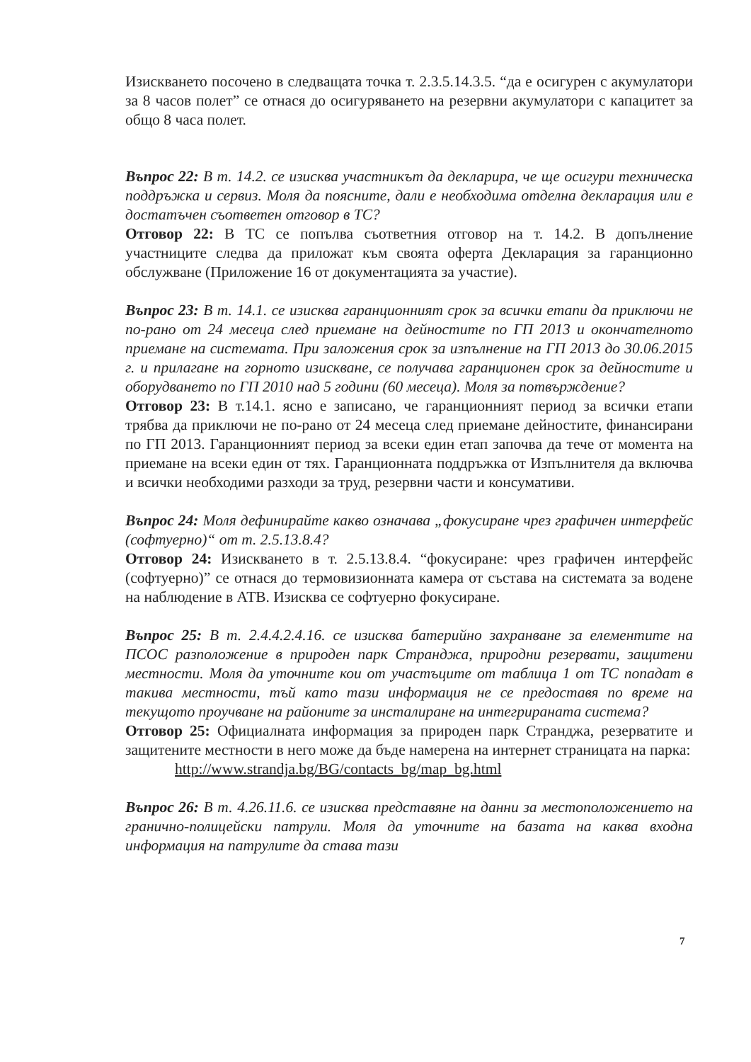Изискването посочено в следващата точка т. 2.3.5.14.3.5. “да е осигурен с акумулатори за 8 часов полет” се отнася до осигуряването на резервни акумулатори с капацитет за общо 8 часа полет.
Въпрос 22: В т. 14.2. се изисква участникът да декларира, че ще осигури техническа поддръжка и сервиз. Моля да поясните, дали е необходима отделна декларация или е достатъчен съответен отговор в ТС?
Отговор 22: В ТС се попълва съответния отговор на т. 14.2. В допълнение участниците следва да приложат към своята оферта Декларация за гаранционно обслужване (Приложение 16 от документацията за участие).
Въпрос 23: В т. 14.1. се изисква гаранционният срок за всички етапи да приключи не по-рано от 24 месеца след приемане на дейностите по ГП 2013 и окончателното приемане на системата. При заложения срок за изпълнение на ГП 2013 до 30.06.2015 г. и прилагане на горното изискване, се получава гаранционен срок за дейностите и оборудването по ГП 2010 над 5 години (60 месеца). Моля за потвърждение?
Отговор 23: В т.14.1. ясно е записано, че гаранционният период за всички етапи трябва да приключи не по-рано от 24 месеца след приемане дейностите, финансирани по ГП 2013. Гаранционният период за всеки един етап започва да тече от момента на приемане на всеки един от тях. Гаранционната поддръжка от Изпълнителя да включва и всички необходими разходи за труд, резервни части и консумативи.
Въпрос 24: Моля дефинирайте какво означава „фокусиране чрез графичен интерфейс (софтуерно)“ от т. 2.5.13.8.4?
Отговор 24: Изискването в т. 2.5.13.8.4. “фокусиране: чрез графичен интерфейс (софтуерно)” се отнася до термовизионната камера от състава на системата за водене на наблюдение в АТВ. Изисква се софтуерно фокусиране.
Въпрос 25: В т. 2.4.4.2.4.16. се изисква батерийно захранване за елементите на ПСОС разположение в природен парк Странджа, природни резервати, защитени местности. Моля да уточните кои от участъците от таблица 1 от ТС попадат в такива местности, тъй като тази информация не се предоставя по време на текущото проучване на районите за инсталиране на интегрираната система?
Отговор 25: Официалната информация за природен парк Странджа, резерватите и защитените местности в него може да бъде намерена на интернет страницата на парка:
http://www.strandja.bg/BG/contacts_bg/map_bg.html
Въпрос 26: В т. 4.26.11.6. се изисква представяне на данни за местоположението на гранично-полицейски патрули. Моля да уточните на базата на каква входна информация на патрулите да става тази
7